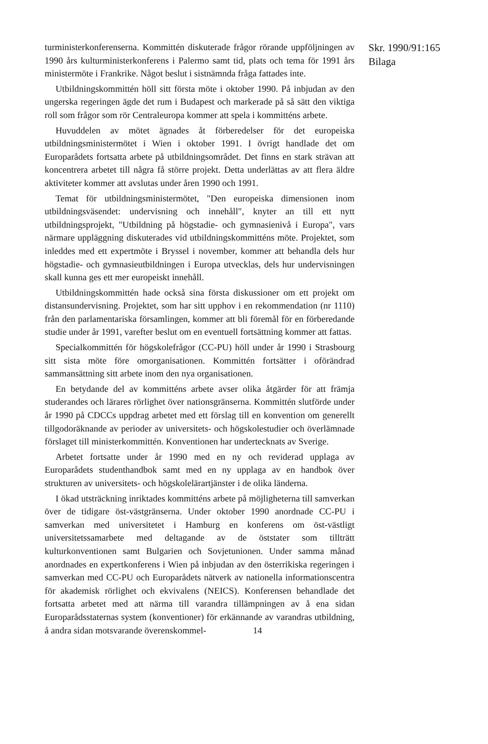turministerkonferenserna. Kommittén diskuterade frågor rörande uppföljningen av 1990 års kulturministerkonferens i Palermo samt tid, plats och tema för 1991 års ministermöte i Frankrike. Något beslut i sistnämnda fråga fattades inte.
Utbildningskommittén höll sitt första möte i oktober 1990. På inbjudan av den ungerska regeringen ägde det rum i Budapest och markerade på så sätt den viktiga roll som frågor som rör Centraleuropa kommer att spela i kommitténs arbete.
Huvuddelen av mötet ägnades åt förberedelser för det europeiska utbildningsministermötet i Wien i oktober 1991. I övrigt handlade det om Europarådets fortsatta arbete på utbildningsområdet. Det finns en stark strävan att koncentrera arbetet till några få större projekt. Detta underlättas av att flera äldre aktiviteter kommer att avslutas under åren 1990 och 1991.
Temat för utbildningsministermötet, "Den europeiska dimensionen inom utbildningsväsendet: undervisning och innehåll", knyter an till ett nytt utbildningsprojekt, "Utbildning på högstadie- och gymnasienivå i Europa", vars närmare uppläggning diskuterades vid utbildningskommitténs möte. Projektet, som inleddes med ett expertmöte i Bryssel i november, kommer att behandla dels hur högstadie- och gymnasieutbildningen i Europa utvecklas, dels hur undervisningen skall kunna ges ett mer europeiskt innehåll.
Utbildningskommittén hade också sina första diskussioner om ett projekt om distansundervisning. Projektet, som har sitt upphov i en rekommendation (nr 1110) från den parlamentariska församlingen, kommer att bli föremål för en förberedande studie under år 1991, varefter beslut om en eventuell fortsättning kommer att fattas.
Specialkommittén för högskolefrågor (CC-PU) höll under år 1990 i Strasbourg sitt sista möte före omorganisationen. Kommittén fortsätter i oförändrad sammansättning sitt arbete inom den nya organisationen.
En betydande del av kommitténs arbete avser olika åtgärder för att främja studerandes och lärares rörlighet över nationsgränserna. Kommittén slutförde under år 1990 på CDCCs uppdrag arbetet med ett förslag till en konvention om generellt tillgodoräknande av perioder av universitets- och högskolestudier och överlämnade förslaget till ministerkommittén. Konventionen har undertecknats av Sverige.
Arbetet fortsatte under år 1990 med en ny och reviderad upplaga av Europarådets studenthandbok samt med en ny upplaga av en handbok över strukturen av universitets- och högskolelärartjänster i de olika länderna.
I ökad utsträckning inriktades kommitténs arbete på möjligheterna till samverkan över de tidigare öst-västgränserna. Under oktober 1990 anordnade CC-PU i samverkan med universitetet i Hamburg en konferens om öst-västligt universitetssamarbete med deltagande av de öststater som tillträtt kulturkonventionen samt Bulgarien och Sovjetunionen. Under samma månad anordnades en expertkonferens i Wien på inbjudan av den österrikiska regeringen i samverkan med CC-PU och Europarådets nätverk av nationella informationscentra för akademisk rörlighet och ekvivalens (NEICS). Konferensen behandlade det fortsatta arbetet med att närma till varandra tillämpningen av å ena sidan Europarådsstaternas system (konventioner) för erkännande av varandras utbildning, å andra sidan motsvarande överenskommel- 14
Skr. 1990/91:165
Bilaga